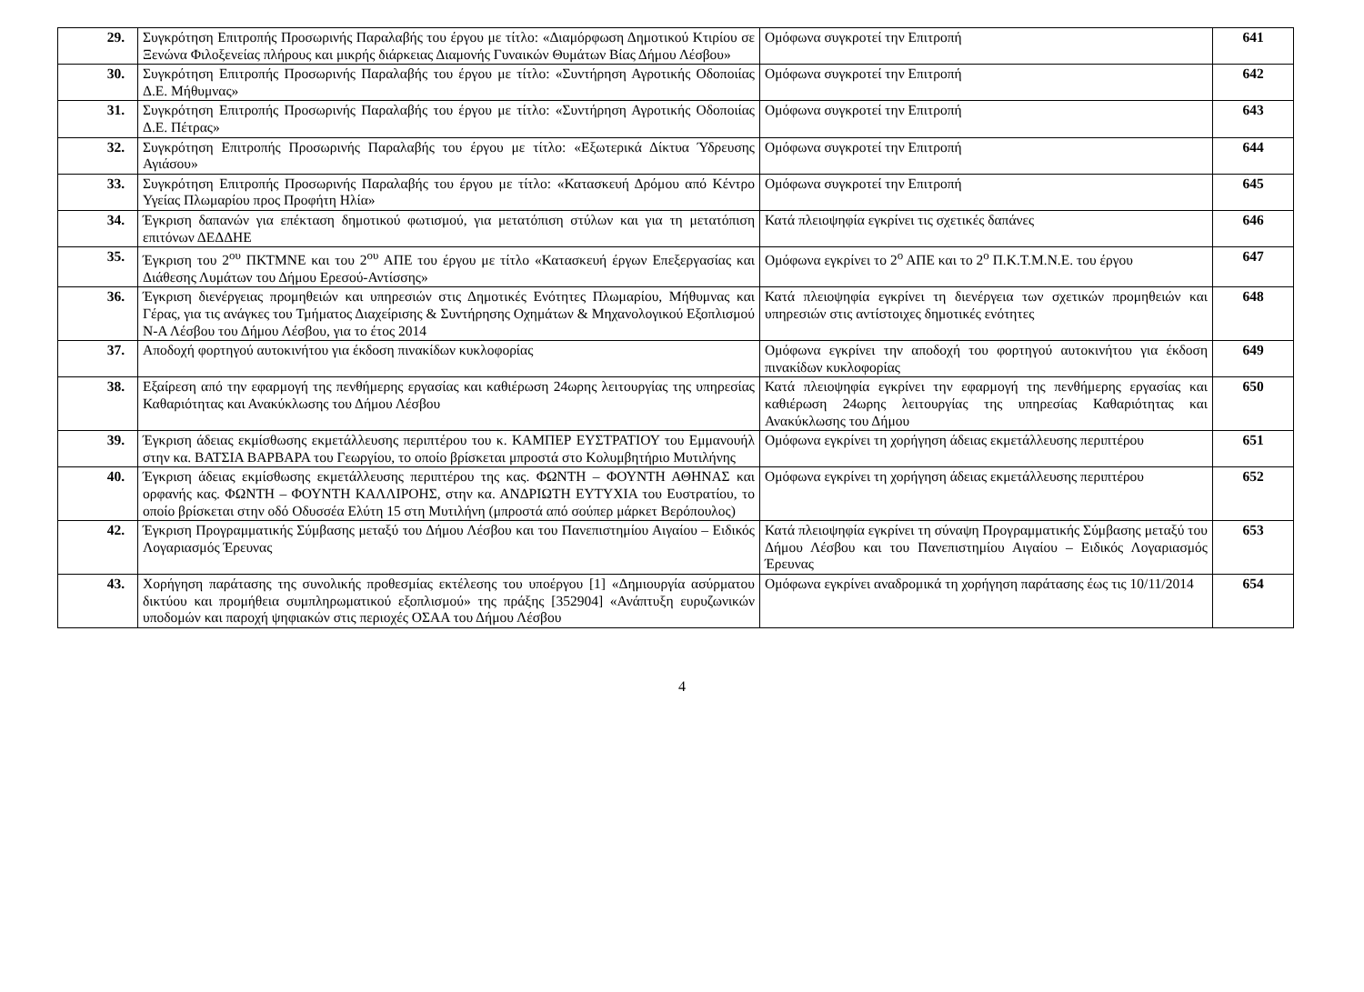| 29. | Συγκρότηση Επιτροπής Προσωρινής Παραλαβής του έργου με τίτλο: «Διαμόρφωση Δημοτικού Κτιρίου σε Ξενώνα Φιλοξενείας πλήρους και μικρής διάρκειας Διαμονής Γυναικών Θυμάτων Βίας Δήμου Λέσβου» | Ομόφωνα συγκροτεί την Επιτροπή | 641 |
| 30. | Συγκρότηση Επιτροπής Προσωρινής Παραλαβής του έργου με τίτλο: «Συντήρηση Αγροτικής Οδοποιίας Δ.Ε. Μήθυμνας» | Ομόφωνα συγκροτεί την Επιτροπή | 642 |
| 31. | Συγκρότηση Επιτροπής Προσωρινής Παραλαβής του έργου με τίτλο: «Συντήρηση Αγροτικής Οδοποιίας Δ.Ε. Πέτρας» | Ομόφωνα συγκροτεί την Επιτροπή | 643 |
| 32. | Συγκρότηση Επιτροπής Προσωρινής Παραλαβής του έργου με τίτλο: «Εξωτερικά Δίκτυα Ύδρευσης Αγιάσου» | Ομόφωνα συγκροτεί την Επιτροπή | 644 |
| 33. | Συγκρότηση Επιτροπής Προσωρινής Παραλαβής του έργου με τίτλο: «Κατασκευή Δρόμου από Κέντρο Υγείας Πλωμαρίου προς Προφήτη Ηλία» | Ομόφωνα συγκροτεί την Επιτροπή | 645 |
| 34. | Έγκριση δαπανών για επέκταση δημοτικού φωτισμού, για μετατόπιση στύλων και για τη μετατόπιση επιτόνων ΔΕΔΔΗΕ | Κατά πλειοψηφία εγκρίνει τις σχετικές δαπάνες | 646 |
| 35. | Έγκριση του 2<sup>ου</sup> ΠΚΤΜΝΕ και του 2<sup>ου</sup> ΑΠΕ του έργου με τίτλο «Κατασκευή έργων Επεξεργασίας και Διάθεσης Λυμάτων του Δήμου Ερεσού-Αντίσσης» | Ομόφωνα εγκρίνει το 2<sup>ο</sup> ΑΠΕ και το 2<sup>ο</sup> Π.Κ.Τ.Μ.Ν.Ε. του έργου | 647 |
| 36. | Έγκριση διενέργειας προμηθειών και υπηρεσιών στις Δημοτικές Ενότητες Πλωμαρίου, Μήθυμνας και Γέρας, για τις ανάγκες του Τμήματος Διαχείρισης & Συντήρησης Οχημάτων & Μηχανολογικού Εξοπλισμού Ν-Α Λέσβου του Δήμου Λέσβου, για το έτος 2014 | Κατά πλειοψηφία εγκρίνει τη διενέργεια των σχετικών προμηθειών και υπηρεσιών στις αντίστοιχες δημοτικές ενότητες | 648 |
| 37. | Αποδοχή φορτηγού αυτοκινήτου για έκδοση πινακίδων κυκλοφορίας | Ομόφωνα εγκρίνει την αποδοχή του φορτηγού αυτοκινήτου για έκδοση πινακίδων κυκλοφορίας | 649 |
| 38. | Εξαίρεση από την εφαρμογή της πενθήμερης εργασίας και καθιέρωση 24ωρης λειτουργίας της υπηρεσίας Καθαριότητας και Ανακύκλωσης του Δήμου Λέσβου | Κατά πλειοψηφία εγκρίνει την εφαρμογή της πενθήμερης εργασίας και καθιέρωση 24ωρης λειτουργίας της υπηρεσίας Καθαριότητας και Ανακύκλωσης του Δήμου | 650 |
| 39. | Έγκριση άδειας εκμίσθωσης εκμετάλλευσης περιπτέρου του κ. ΚΑΜΠΕΡ ΕΥΣΤΡΑΤΙΟΥ του Εμμανουήλ στην κα. ΒΑΤΣΙΑ ΒΑΡΒΑΡΑ του Γεωργίου, το οποίο βρίσκεται μπροστά στο Κολυμβητήριο Μυτιλήνης | Ομόφωνα εγκρίνει τη χορήγηση άδειας εκμετάλλευσης περιπτέρου | 651 |
| 40. | Έγκριση άδειας εκμίσθωσης εκμετάλλευσης περιπτέρου της κας. ΦΩΝΤΗ – ΦΟΥΝΤΗ ΑΘΗΝΑΣ και ορφανής κας. ΦΩΝΤΗ – ΦΟΥΝΤΗ ΚΑΛΛΙΡΟΗΣ, στην κα. ΑΝΔΡΙΩΤΗ ΕΥΤΥΧΙΑ του Ευστρατίου, το οποίο βρίσκεται στην οδό Οδυσσέα Ελύτη 15 στη Μυτιλήνη (μπροστά από σούπερ μάρκετ Βερόπουλος) | Ομόφωνα εγκρίνει τη χορήγηση άδειας εκμετάλλευσης περιπτέρου | 652 |
| 42. | Έγκριση Προγραμματικής Σύμβασης μεταξύ του Δήμου Λέσβου και του Πανεπιστημίου Αιγαίου – Ειδικός Λογαριασμός Έρευνας | Κατά πλειοψηφία εγκρίνει τη σύναψη Προγραμματικής Σύμβασης μεταξύ του Δήμου Λέσβου και του Πανεπιστημίου Αιγαίου – Ειδικός Λογαριασμός Έρευνας | 653 |
| 43. | Χορήγηση παράτασης της συνολικής προθεσμίας εκτέλεσης του υποέργου [1] «Δημιουργία ασύρματου δικτύου και προμήθεια συμπληρωματικού εξοπλισμού» της πράξης [352904] «Ανάπτυξη ευρυζωνικών υποδομών και παροχή ψηφιακών στις περιοχές ΟΣΑΑ του Δήμου Λέσβου | Ομόφωνα εγκρίνει αναδρομικά τη χορήγηση παράτασης έως τις 10/11/2014 | 654 |
4